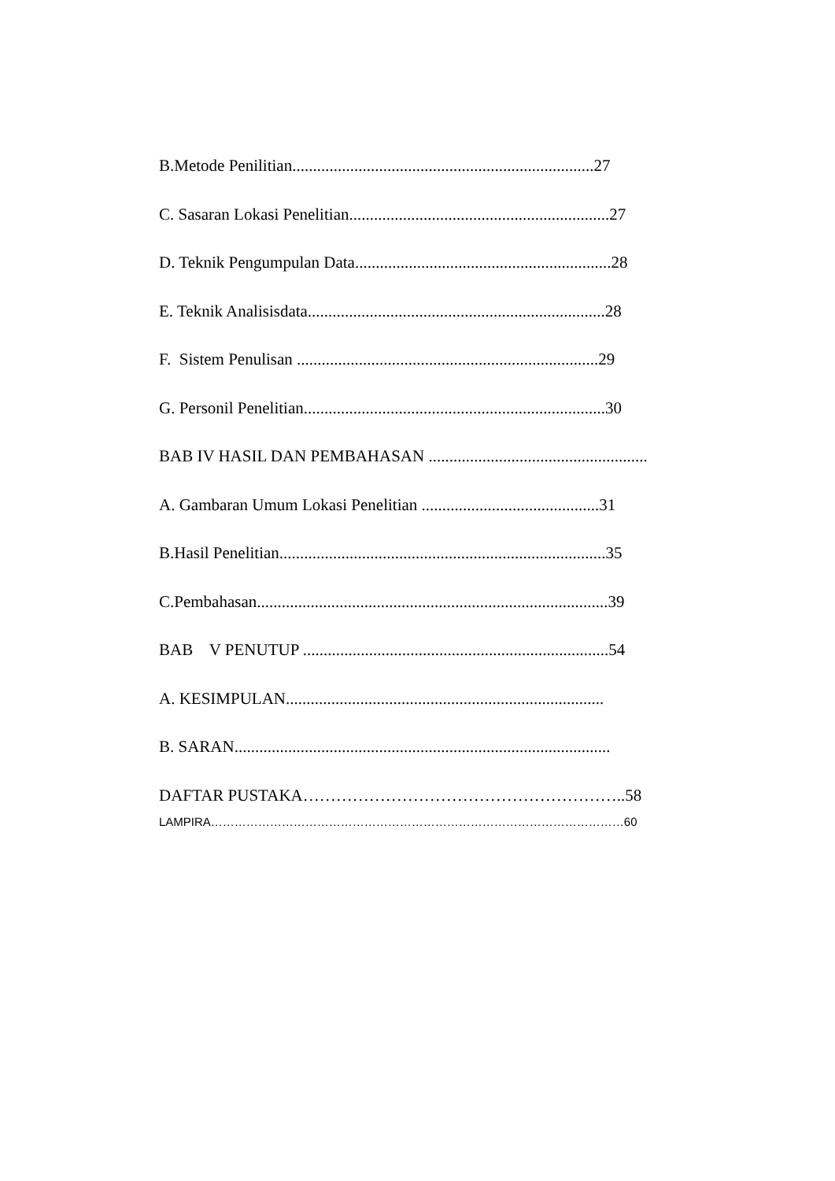B.Metode Penilitian.........................................................................27
C. Sasaran Lokasi Penelitian...............................................................27
D. Teknik Pengumpulan Data..............................................................28
E. Teknik Analisisdata........................................................................28
F. Sistem Penulisan .........................................................................29
G. Personil Penelitian.........................................................................30
BAB IV HASIL DAN PEMBAHASAN .....................................................
A. Gambaran Umum Lokasi Penelitian ...........................................31
B.Hasil Penelitian...............................................................................35
C.Pembahasan.....................................................................................39
BAB V PENUTUP ..........................................................................54
A. KESIMPULAN.............................................................................
B. SARAN...........................................................................................
DAFTAR PUSTAKA…………………………………………………..58
LAMPIRA……………………………………………………………………………………………60